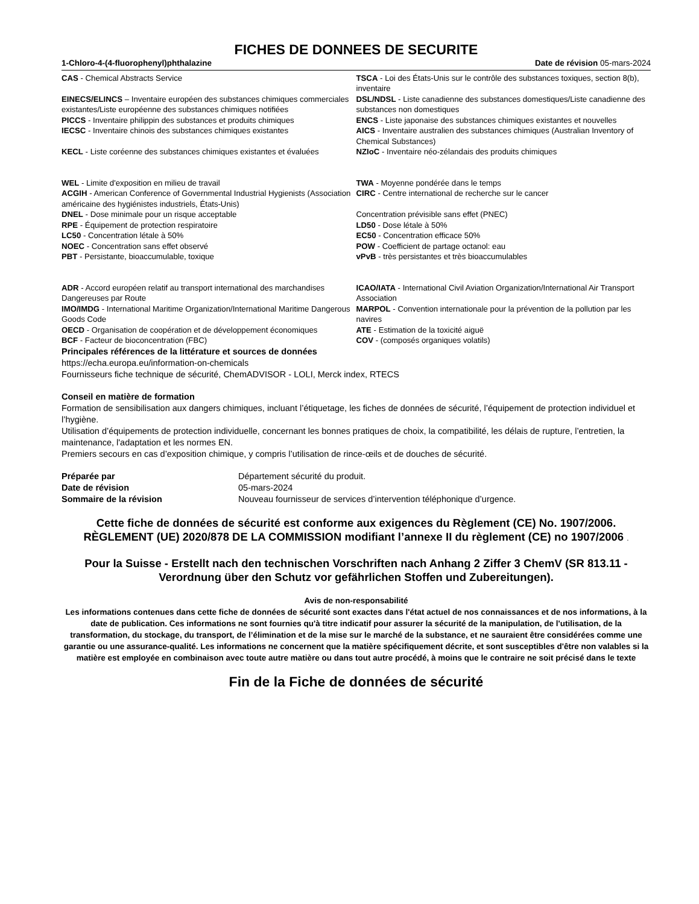FICHES DE DONNEES DE SECURITE
1-Chloro-4-(4-fluorophenyl)phthalazine Date de révision 05-mars-2024
| CAS - Chemical Abstracts Service | TSCA - Loi des États-Unis sur le contrôle des substances toxiques, section 8(b), inventaire |
| EINECS/ELINCS – Inventaire européen des substances chimiques commerciales existantes/Liste européenne des substances chimiques notifiées | DSL/NDSL - Liste canadienne des substances domestiques/Liste canadienne des substances non domestiques |
| PICCS - Inventaire philippin des substances et produits chimiques | ENCS - Liste japonaise des substances chimiques existantes et nouvelles |
| IECSC - Inventaire chinois des substances chimiques existantes | AICS - Inventaire australien des substances chimiques (Australian Inventory of Chemical Substances) |
| KECL - Liste coréenne des substances chimiques existantes et évaluées | NZIoC - Inventaire néo-zélandais des produits chimiques |
| WEL - Limite d'exposition en milieu de travail | TWA - Moyenne pondérée dans le temps |
| ACGIH - American Conference of Governmental Industrial Hygienists (Association américaine des hygiénistes industriels, États-Unis) | CIRC - Centre international de recherche sur le cancer |
| DNEL - Dose minimale pour un risque acceptable | Concentration prévisible sans effet (PNEC) |
| RPE - Équipement de protection respiratoire | LD50 - Dose létale à 50% |
| LC50 - Concentration létale à 50% | EC50 - Concentration efficace 50% |
| NOEC - Concentration sans effet observé | POW - Coefficient de partage octanol: eau |
| PBT - Persistante, bioaccumulable, toxique | vPvB - très persistantes et très bioaccumulables |
| ADR - Accord européen relatif au transport international des marchandises Dangereuses par Route | ICAO/IATA - International Civil Aviation Organization/International Air Transport Association |
| IMO/IMDG - International Maritime Organization/International Maritime Dangerous Goods Code | MARPOL - Convention internationale pour la prévention de la pollution par les navires |
| OECD - Organisation de coopération et de développement économiques | ATE - Estimation de la toxicité aiguë |
| BCF - Facteur de bioconcentration (FBC) | COV - (composés organiques volatils) |
Principales références de la littérature et sources de données
https://echa.europa.eu/information-on-chemicals
Fournisseurs fiche technique de sécurité, ChemADVISOR - LOLI, Merck index, RTECS
Conseil en matière de formation
Formation de sensibilisation aux dangers chimiques, incluant l’étiquetage, les fiches de données de sécurité, l’équipement de protection individuel et l’hygiène.
Utilisation d’équipements de protection individuelle, concernant les bonnes pratiques de choix, la compatibilité, les délais de rupture, l’entretien, la maintenance, l'adaptation et les normes EN.
Premiers secours en cas d’exposition chimique, y compris l’utilisation de rince-œils et de douches de sécurité.
| Préparée par | Département sécurité du produit. |
| Date de révision | 05-mars-2024 |
| Sommaire de la révision | Nouveau fournisseur de services d’intervention téléphonique d’urgence. |
Cette fiche de données de sécurité est conforme aux exigences du Règlement (CE) No. 1907/2006. RÈGLEMENT (UE) 2020/878 DE LA COMMISSION modifiant l’annexe II du règlement (CE) no 1907/2006 .
Pour la Suisse - Erstellt nach den technischen Vorschriften nach Anhang 2 Ziffer 3 ChemV (SR 813.11 - Verordnung über den Schutz vor gefährlichen Stoffen und Zubereitungen).
Avis de non-responsabilité
Les informations contenues dans cette fiche de données de sécurité sont exactes dans l'état actuel de nos connaissances et de nos informations, à la date de publication. Ces informations ne sont fournies qu'à titre indicatif pour assurer la sécurité de la manipulation, de l'utilisation, de la transformation, du stockage, du transport, de l’élimination et de la mise sur le marché de la substance, et ne sauraient être considérées comme une garantie ou une assurance-qualité. Les informations ne concernent que la matière spécifiquement décrite, et sont susceptibles d'être non valables si la matière est employée en combinaison avec toute autre matière ou dans tout autre procédé, à moins que le contraire ne soit précisé dans le texte
Fin de la Fiche de données de sécurité